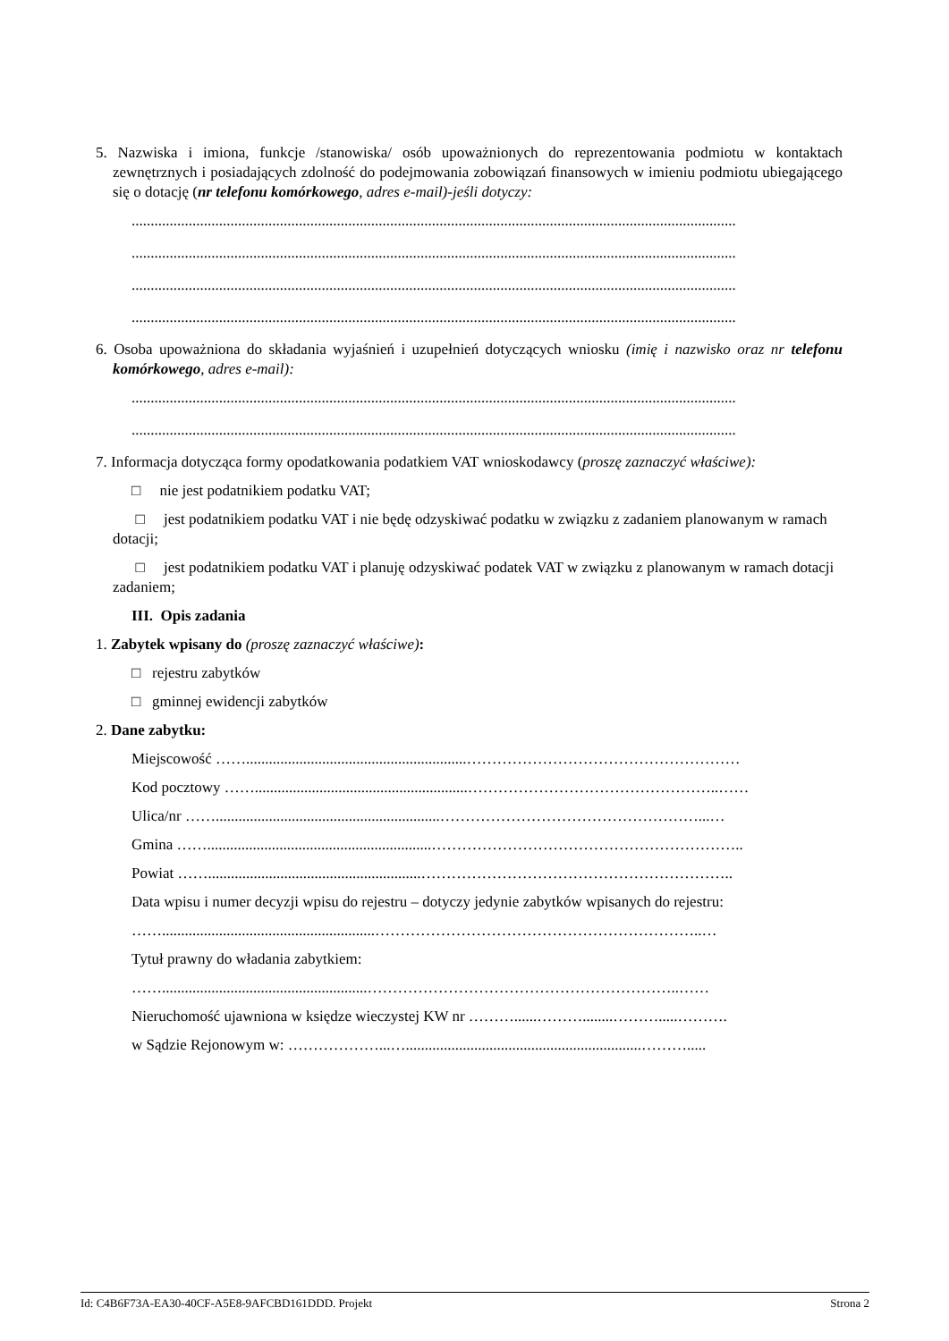5. Nazwiska i imiona, funkcje /stanowiska/ osób upoważnionych do reprezentowania podmiotu w kontaktach zewnętrznych i posiadających zdolność do podejmowania zobowiązań finansowych w imieniu podmiotu ubiegającego się o dotację (nr telefonu komórkowego, adres e-mail)-jeśli dotyczy:
...............................................................................................................................................................
...............................................................................................................................................................
...............................................................................................................................................................
...............................................................................................................................................................
6. Osoba upoważniona do składania wyjaśnień i uzupełnień dotyczących wniosku (imię i nazwisko oraz nr telefonu komórkowego, adres e-mail):
...............................................................................................................................................................
...............................................................................................................................................................
7. Informacja dotycząca formy opodatkowania podatkiem VAT wnioskodawcy (proszę zaznaczyć właściwe):
□ nie jest podatnikiem podatku VAT;
□ jest podatnikiem podatku VAT i nie będę odzyskiwać podatku w związku z zadaniem planowanym w ramach dotacji;
□ jest podatnikiem podatku VAT i planuję odzyskiwać podatek VAT w związku z planowanym w ramach dotacji zadaniem;
III. Opis zadania
1. Zabytek wpisany do (proszę zaznaczyć właściwe):
□ rejestru zabytków
□ gminnej ewidencji zabytków
2. Dane zabytku:
Miejscowość ……..........................................................………………………………………………
Kod pocztowy ……........................................................…………………………………………..……
Ulica/nr ……...........................................................……………………………………………...…
Gmina ……...........................................................……………………………………………………..
Powiat ……........................................................……………………………………………………..
Data wpisu i numer decyzji wpisu do rejestru – dotyczy jedynie zabytków wpisanych do rejestru:
……........................................................………………………………………………………..…
Tytuł prawny do władania zabytkiem:
……......................................................……………………………………………………..……
Nieruchomość ujawniona w księdze wieczystej KW nr ………......………........……….....……….
w Sądzie Rejonowym w: ………………...…..............................................................……….....
Id: C4B6F73A-EA30-40CF-A5E8-9AFCBD161DDD. Projekt Strona 2